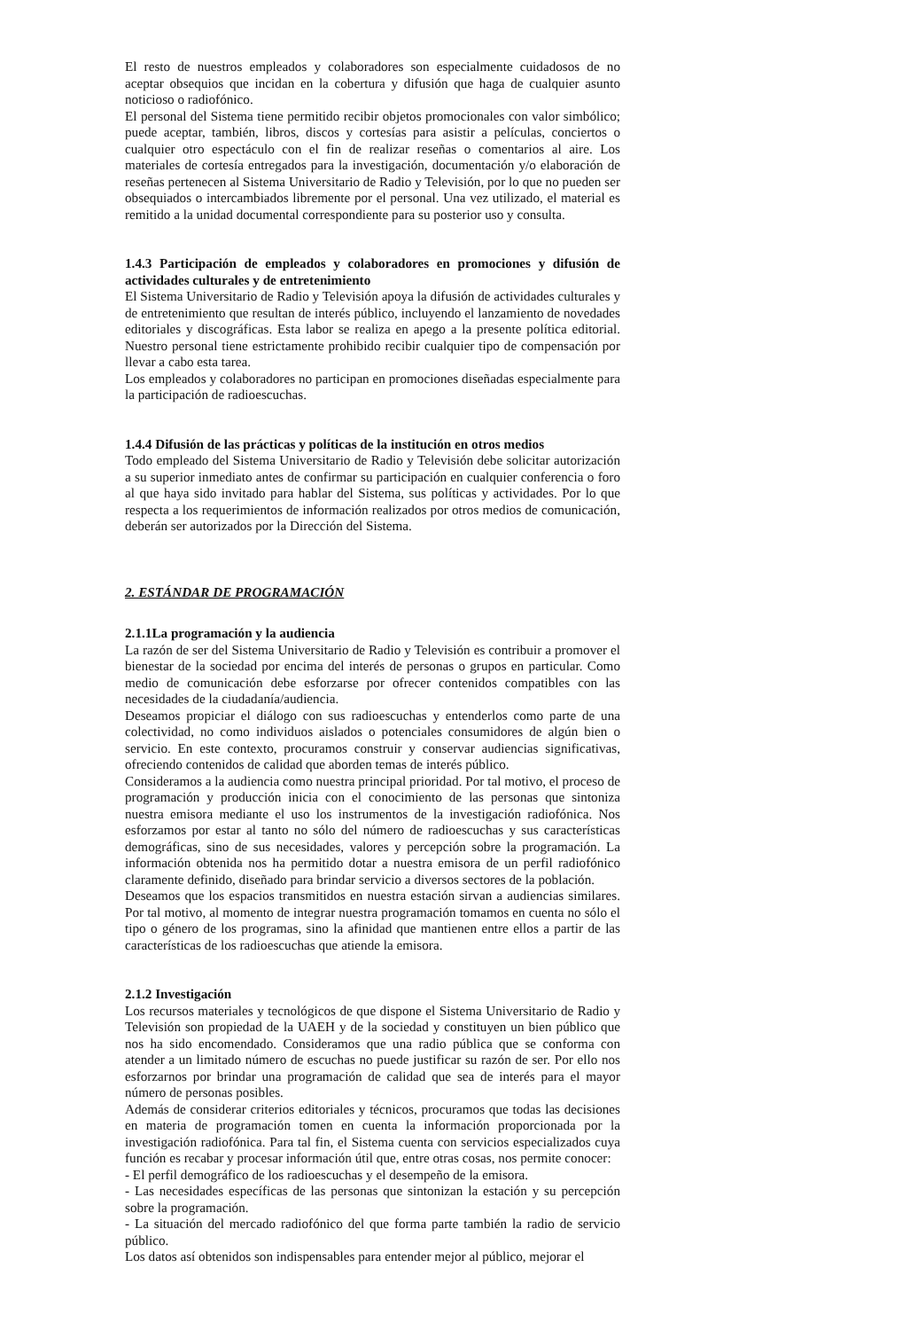El resto de nuestros empleados y colaboradores son especialmente cuidadosos de no aceptar obsequios que incidan en la cobertura y difusión que haga de cualquier asunto noticioso o radiofónico.
El personal del Sistema tiene permitido recibir objetos promocionales con valor simbólico; puede aceptar, también, libros, discos y cortesías para asistir a películas, conciertos o cualquier otro espectáculo con el fin de realizar reseñas o comentarios al aire. Los materiales de cortesía entregados para la investigación, documentación y/o elaboración de reseñas pertenecen al Sistema Universitario de Radio y Televisión, por lo que no pueden ser obsequiados o intercambiados libremente por el personal. Una vez utilizado, el material es remitido a la unidad documental correspondiente para su posterior uso y consulta.
1.4.3 Participación de empleados y colaboradores en promociones y difusión de actividades culturales y de entretenimiento
El Sistema Universitario de Radio y Televisión apoya la difusión de actividades culturales y de entretenimiento que resultan de interés público, incluyendo el lanzamiento de novedades editoriales y discográficas. Esta labor se realiza en apego a la presente política editorial. Nuestro personal tiene estrictamente prohibido recibir cualquier tipo de compensación por llevar a cabo esta tarea.
Los empleados y colaboradores no participan en promociones diseñadas especialmente para la participación de radioescuchas.
1.4.4 Difusión de las prácticas y políticas de la institución en otros medios
Todo empleado del Sistema Universitario de Radio y Televisión debe solicitar autorización a su superior inmediato antes de confirmar su participación en cualquier conferencia o foro al que haya sido invitado para hablar del Sistema, sus políticas y actividades. Por lo que respecta a los requerimientos de información realizados por otros medios de comunicación, deberán ser autorizados por la Dirección del Sistema.
2. ESTÁNDAR DE PROGRAMACIÓN
2.1.1La programación y la audiencia
La razón de ser del Sistema Universitario de Radio y Televisión es contribuir a promover el bienestar de la sociedad por encima del interés de personas o grupos en particular. Como medio de comunicación debe esforzarse por ofrecer contenidos compatibles con las necesidades de la ciudadanía/audiencia.
Deseamos propiciar el diálogo con sus radioescuchas y entenderlos como parte de una colectividad, no como individuos aislados o potenciales consumidores de algún bien o servicio. En este contexto, procuramos construir y conservar audiencias significativas, ofreciendo contenidos de calidad que aborden temas de interés público.
Consideramos a la audiencia como nuestra principal prioridad. Por tal motivo, el proceso de programación y producción inicia con el conocimiento de las personas que sintoniza nuestra emisora mediante el uso los instrumentos de la investigación radiofónica. Nos esforzamos por estar al tanto no sólo del número de radioescuchas y sus características demográficas, sino de sus necesidades, valores y percepción sobre la programación. La información obtenida nos ha permitido dotar a nuestra emisora de un perfil radiofónico claramente definido, diseñado para brindar servicio a diversos sectores de la población.
Deseamos que los espacios transmitidos en nuestra estación sirvan a audiencias similares. Por tal motivo, al momento de integrar nuestra programación tomamos en cuenta no sólo el tipo o género de los programas, sino la afinidad que mantienen entre ellos a partir de las características de los radioescuchas que atiende la emisora.
2.1.2 Investigación
Los recursos materiales y tecnológicos de que dispone el Sistema Universitario de Radio y Televisión son propiedad de la UAEH y de la sociedad y constituyen un bien público que nos ha sido encomendado. Consideramos que una radio pública que se conforma con atender a un limitado número de escuchas no puede justificar su razón de ser. Por ello nos esforzarnos por brindar una programación de calidad que sea de interés para el mayor número de personas posibles.
Además de considerar criterios editoriales y técnicos, procuramos que todas las decisiones en materia de programación tomen en cuenta la información proporcionada por la investigación radiofónica. Para tal fin, el Sistema cuenta con servicios especializados cuya función es recabar y procesar información útil que, entre otras cosas, nos permite conocer:
- El perfil demográfico de los radioescuchas y el desempeño de la emisora.
- Las necesidades específicas de las personas que sintonizan la estación y su percepción sobre la programación.
- La situación del mercado radiofónico del que forma parte también la radio de servicio público.
Los datos así obtenidos son indispensables para entender mejor al público, mejorar el